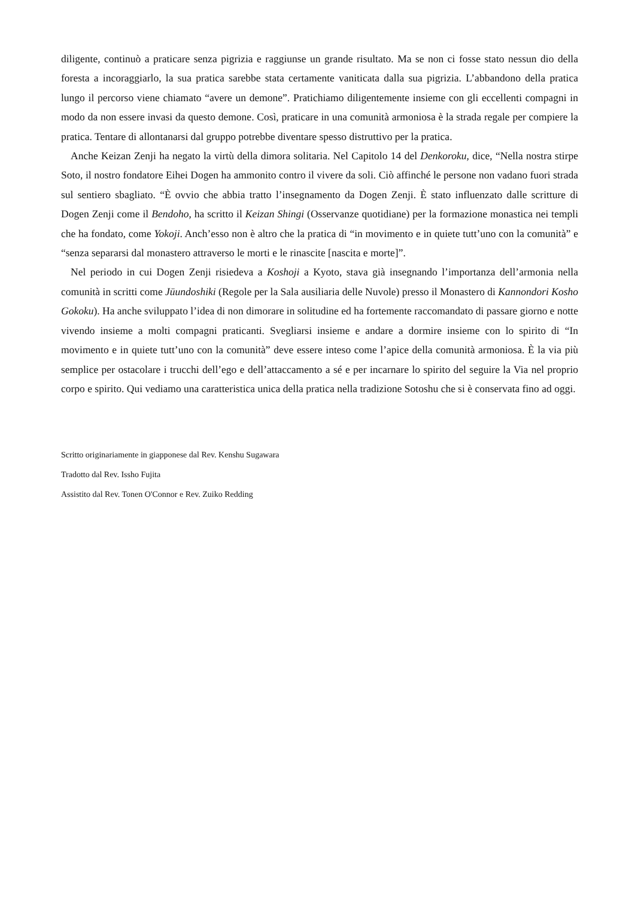diligente, continuò a praticare senza pigrizia e raggiunse un grande risultato. Ma se non ci fosse stato nessun dio della foresta a incoraggiarlo, la sua pratica sarebbe stata certamente vaniticata dalla sua pigrizia. L’abbandono della pratica lungo il percorso viene chiamato “avere un demone”. Pratichiamo diligentemente insieme con gli eccellenti compagni in modo da non essere invasi da questo demone. Così, praticare in una comunità armoniosa è la strada regale per compiere la pratica. Tentare di allontanarsi dal gruppo potrebbe diventare spesso distruttivo per la pratica.
Anche Keizan Zenji ha negato la virtù della dimora solitaria. Nel Capitolo 14 del Denkoroku, dice, “Nella nostra stirpe Soto, il nostro fondatore Eihei Dogen ha ammonito contro il vivere da soli. Ciò affinché le persone non vadano fuori strada sul sentiero sbagliato. “È ovvio che abbia tratto l’insegnamento da Dogen Zenji. È stato influenzato dalle scritture di Dogen Zenji come il Bendoho, ha scritto il Keizan Shingi (Osservanze quotidiane) per la formazione monastica nei templi che ha fondato, come Yokoji. Anch’esso non è altro che la pratica di “in movimento e in quiete tutt’uno con la comunità” e “senza separarsi dal monastero attraverso le morti e le rinascite [nascita e morte]”.
Nel periodo in cui Dogen Zenji risiedeva a Koshoji a Kyoto, stava già insegnando l’importanza dell’armonia nella comunità in scritti come Jūundoshiki (Regole per la Sala ausiliaria delle Nuvole) presso il Monastero di Kannondori Kosho Gokoku). Ha anche sviluppato l’idea di non dimorare in solitudine ed ha fortemente raccomandato di passare giorno e notte vivendo insieme a molti compagni praticanti. Svegliarsi insieme e andare a dormire insieme con lo spirito di “In movimento e in quiete tutt’uno con la comunità” deve essere inteso come l’apice della comunità armoniosa. È la via più semplice per ostacolare i trucchi dell’ego e dell’attaccamento a sé e per incarnare lo spirito del seguire la Via nel proprio corpo e spirito. Qui vediamo una caratteristica unica della pratica nella tradizione Sotoshu che si è conservata fino ad oggi.
Scritto originariamente in giapponese dal Rev. Kenshu Sugawara
Tradotto dal Rev. Issho Fujita
Assistito dal Rev. Tonen O'Connor e Rev. Zuiko Redding